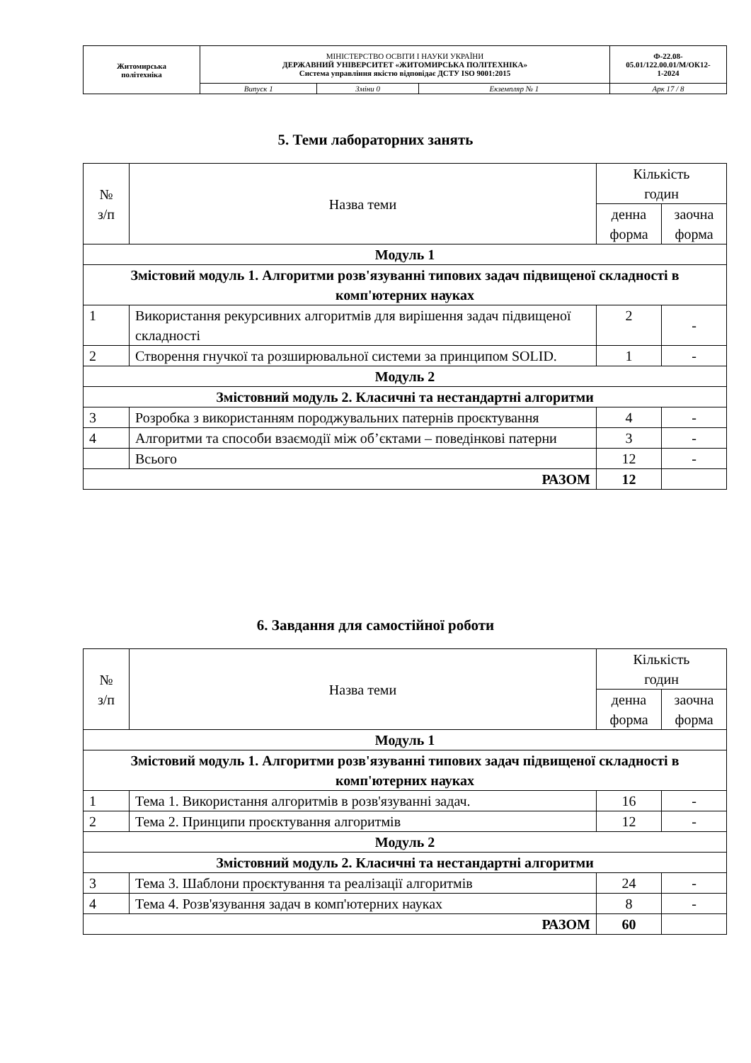| Житомирська політехніка | МІНІСТЕРСТВО ОСВІТИ І НАУКИ УКРАЇНИ ДЕРЖАВНИЙ УНІВЕРСИТЕТ «ЖИТОМИРСЬКА ПОЛІТЕХНІКА» Система управління якістю відповідає ДСТУ ISO 9001:2015 | | | Ф-22.08- 05.01/122.00.01/М/ОК12- 1-2024 |
| | Випуск 1 | Зміни 0 | Екземпляр № 1 | Арк 17 / 8 |
5. Теми лабораторних занять
| № з/п | Назва теми | Кількість годин | |
| --- | --- | --- | --- |
| | | денна форма | заочна форма |
| Модуль 1 | | | |
| Змістовий модуль 1. Алгоритми розв'язуванні типових задач підвищеної складності в комп'ютерних науках | | | |
| 1 | Використання рекурсивних алгоритмів для вирішення задач підвищеної складності | 2 | - |
| 2 | Створення гнучкої та розширювальної системи за принципом SOLID. | 1 | - |
| Модуль 2 | | | |
| Змістовний модуль 2. Класичні та нестандартні алгоритми | | | |
| 3 | Розробка з використанням породжувальних патернів проєктування | 4 | - |
| 4 | Алгоритми та способи взаємодії між об’єктами – поведінкові патерни | 3 | - |
| | Всього | 12 | - |
| РАЗОМ | | 12 | |
6. Завдання для самостійної роботи
| № з/п | Назва теми | Кількість годин | |
| --- | --- | --- | --- |
| | | денна форма | заочна форма |
| Модуль 1 | | | |
| Змістовий модуль 1. Алгоритми розв'язуванні типових задач підвищеної складності в комп'ютерних науках | | | |
| 1 | Тема 1. Використання алгоритмів в розв'язуванні задач. | 16 | - |
| 2 | Тема 2. Принципи проєктування алгоритмів | 12 | - |
| Модуль 2 | | | |
| Змістовний модуль 2. Класичні та нестандартні алгоритми | | | |
| 3 | Тема 3. Шаблони проєктування та реалізації алгоритмів | 24 | - |
| 4 | Тема 4. Розв'язування задач в комп'ютерних науках | 8 | - |
| РАЗОМ | | 60 | |